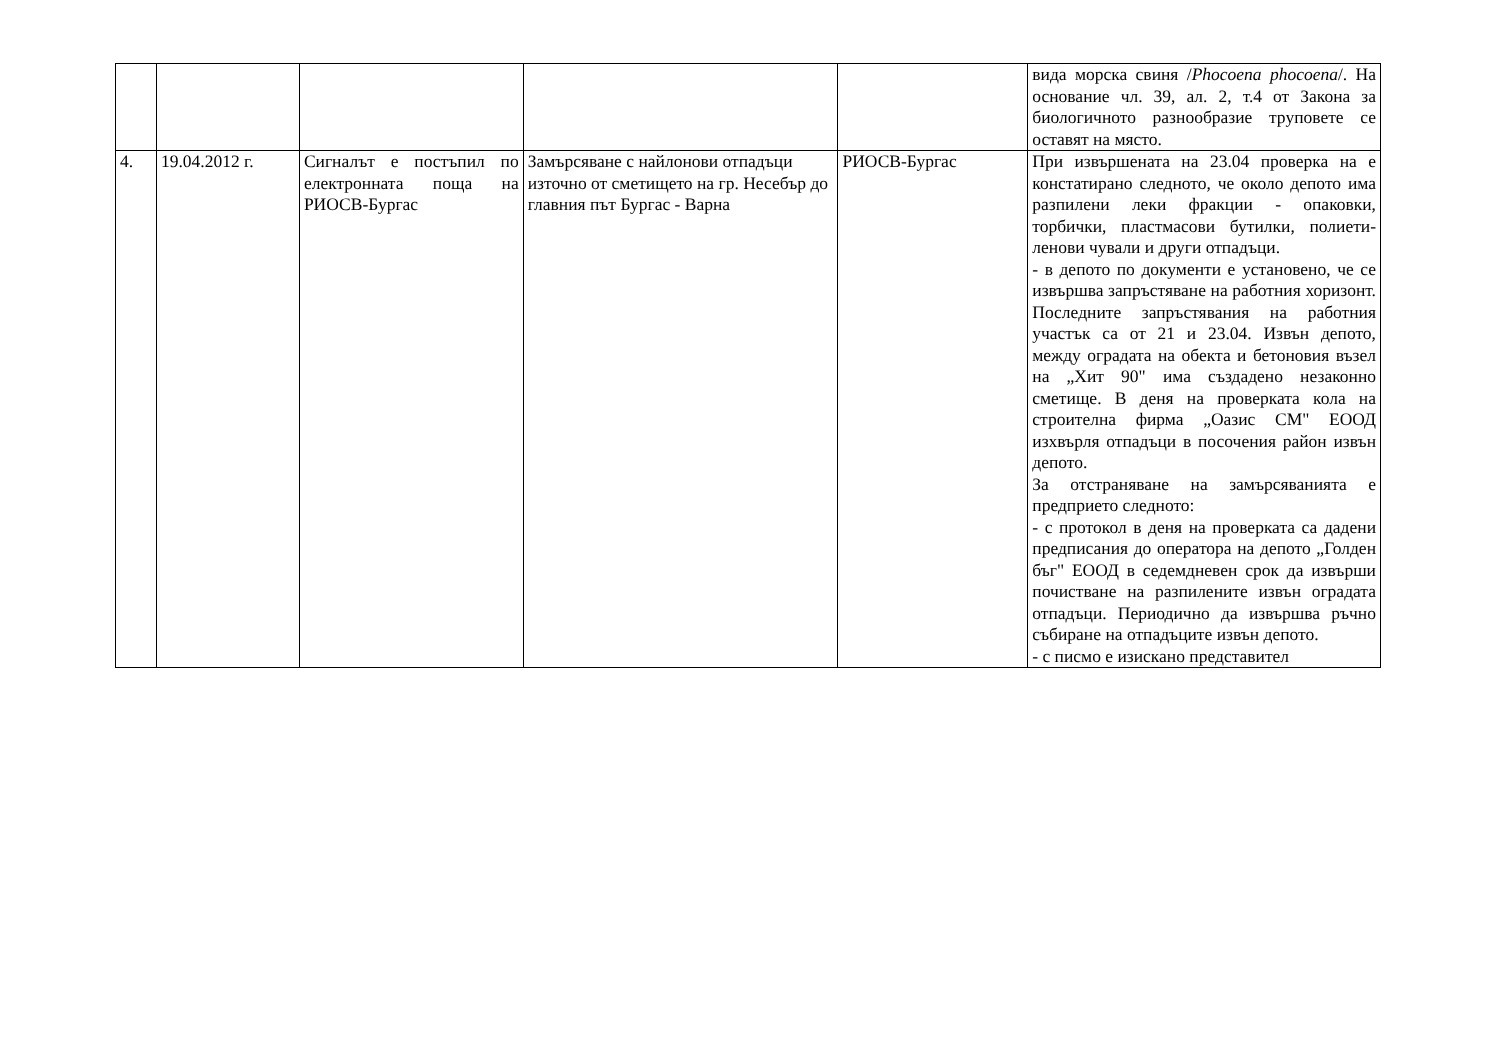| | | | | | вида морска свиня / Phocoena phocoena /. На основание чл. 39, ал. 2, т.4 от Закона за биологичното разнообразие труповете се оставят на място. |
| 4. | 19.04.2012 г. | Сигналът е постъпил по електронната поща на РИОСВ-Бургас | Замърсяване с найлонови отпадъци източно от сметището на гр. Несебър до главния път Бургас - Варна | РИОСВ-Бургас | При извършената на 23.04 проверка на е констатирано следното, че около депото има разпилени леки фракции - опаковки, торбички, пластмасови бутилки, полиети-ленови чували и други отпадъци. - в депото по документи е установено, че се извършва запръстяване на работния хоризонт. Последните запръстявания на работния участък са от 21 и 23.04. Извън депото, между оградата на обекта и бетоновия възел на „Хит 90" има създадено незаконно сметище. В деня на проверката кола на строителна фирма „Оазис СМ" ЕООД изхвърля отпадъци в посочения район извън депото. За отстраняване на замърсяванията е предприето следното: - с протокол в деня на проверката са дадени предписания до оператора на депото „Голден бъг" ЕООД в седемдневен срок да извърши почистване на разпилените извън оградата отпадъци. Периодично да извършва ръчно събиране на отпадъците извън депото. - с писмо е изискано представител |